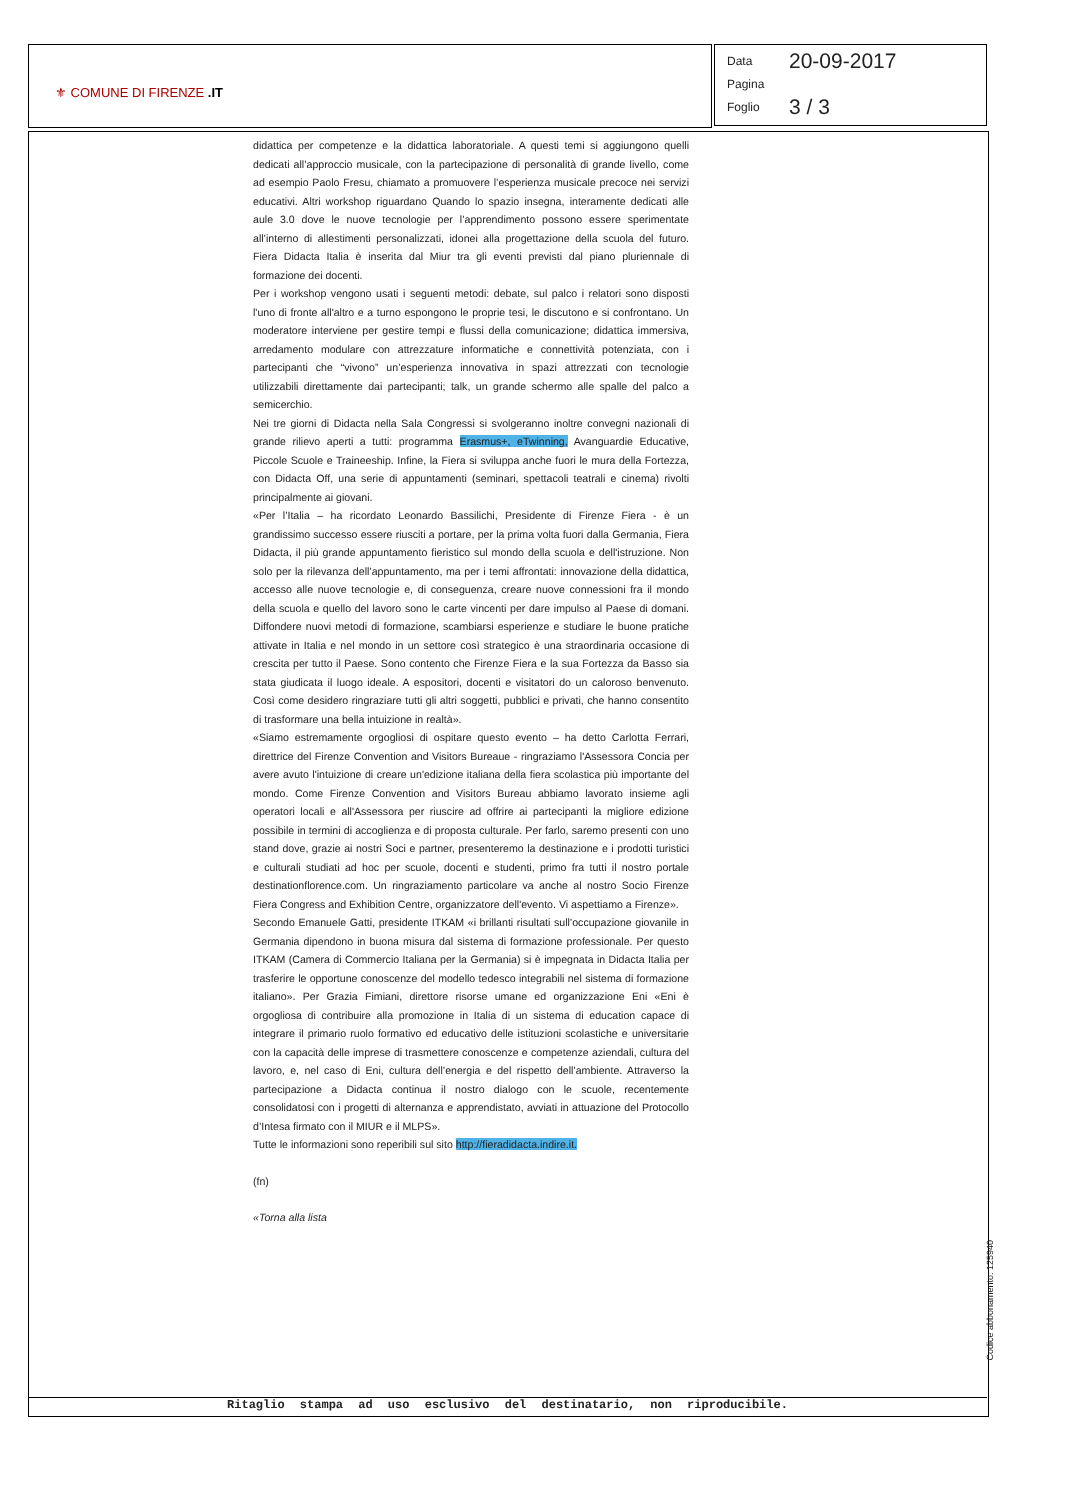⚜ COMUNE DI FIRENZE .IT
Data 20-09-2017
Pagina
Foglio 3 / 3
didattica per competenze e la didattica laboratoriale. A questi temi si aggiungono quelli dedicati all’approccio musicale, con la partecipazione di personalità di grande livello, come ad esempio Paolo Fresu, chiamato a promuovere l’esperienza musicale precoce nei servizi educativi. Altri workshop riguardano Quando lo spazio insegna, interamente dedicati alle aule 3.0 dove le nuove tecnologie per l’apprendimento possono essere sperimentate all’interno di allestimenti personalizzati, idonei alla progettazione della scuola del futuro. Fiera Didacta Italia è inserita dal Miur tra gli eventi previsti dal piano pluriennale di formazione dei docenti.
Per i workshop vengono usati i seguenti metodi: debate, sul palco i relatori sono disposti l'uno di fronte all'altro e a turno espongono le proprie tesi, le discutono e si confrontano. Un moderatore interviene per gestire tempi e flussi della comunicazione; didattica immersiva, arredamento modulare con attrezzature informatiche e connettività potenziata, con i partecipanti che “vivono” un’esperienza innovativa in spazi attrezzati con tecnologie utilizzabili direttamente dai partecipanti; talk, un grande schermo alle spalle del palco a semicerchio.
Nei tre giorni di Didacta nella Sala Congressi si svolgeranno inoltre convegni nazionali di grande rilievo aperti a tutti: programma Erasmus+, eTwinning, Avanguardie Educative, Piccole Scuole e Traineeship. Infine, la Fiera si sviluppa anche fuori le mura della Fortezza, con Didacta Off, una serie di appuntamenti (seminari, spettacoli teatrali e cinema) rivolti principalmente ai giovani.
«Per l’Italia – ha ricordato Leonardo Bassilichi, Presidente di Firenze Fiera - è un grandissimo successo essere riusciti a portare, per la prima volta fuori dalla Germania, Fiera Didacta, il più grande appuntamento fieristico sul mondo della scuola e dell'istruzione. Non solo per la rilevanza dell’appuntamento, ma per i temi affrontati: innovazione della didattica, accesso alle nuove tecnologie e, di conseguenza, creare nuove connessioni fra il mondo della scuola e quello del lavoro sono le carte vincenti per dare impulso al Paese di domani. Diffondere nuovi metodi di formazione, scambiarsi esperienze e studiare le buone pratiche attivate in Italia e nel mondo in un settore così strategico è una straordinaria occasione di crescita per tutto il Paese. Sono contento che Firenze Fiera e la sua Fortezza da Basso sia stata giudicata il luogo ideale. A espositori, docenti e visitatori do un caloroso benvenuto. Così come desidero ringraziare tutti gli altri soggetti, pubblici e privati, che hanno consentito di trasformare una bella intuizione in realtà».
«Siamo estremamente orgogliosi di ospitare questo evento – ha detto Carlotta Ferrari, direttrice del Firenze Convention and Visitors Bureaue - ringraziamo l'Assessora Concia per avere avuto l'intuizione di creare un'edizione italiana della fiera scolastica più importante del mondo. Come Firenze Convention and Visitors Bureau abbiamo lavorato insieme agli operatori locali e all'Assessora per riuscire ad offrire ai partecipanti la migliore edizione possibile in termini di accoglienza e di proposta culturale. Per farlo, saremo presenti con uno stand dove, grazie ai nostri Soci e partner, presenteremo la destinazione e i prodotti turistici e culturali studiati ad hoc per scuole, docenti e studenti, primo fra tutti il nostro portale destinationflorence.com. Un ringraziamento particolare va anche al nostro Socio Firenze Fiera Congress and Exhibition Centre, organizzatore dell'evento. Vi aspettiamo a Firenze».
Secondo Emanuele Gatti, presidente ITKAM «i brillanti risultati sull’occupazione giovanile in Germania dipendono in buona misura dal sistema di formazione professionale. Per questo ITKAM (Camera di Commercio Italiana per la Germania) si è impegnata in Didacta Italia per trasferire le opportune conoscenze del modello tedesco integrabili nel sistema di formazione italiano». Per Grazia Fimiani, direttore risorse umane ed organizzazione Eni «Eni è orgogliosa di contribuire alla promozione in Italia di un sistema di education capace di integrare il primario ruolo formativo ed educativo delle istituzioni scolastiche e universitarie con la capacità delle imprese di trasmettere conoscenze e competenze aziendali, cultura del lavoro, e, nel caso di Eni, cultura dell’energia e del rispetto dell’ambiente. Attraverso la partecipazione a Didacta continua il nostro dialogo con le scuole, recentemente consolidatosi con i progetti di alternanza e apprendistato, avviati in attuazione del Protocollo d’Intesa firmato con il MIUR e il MLPS».
Tutte le informazioni sono reperibili sul sito http://fieradidacta.indire.it.
(fn)
«Torna alla lista
Codice abbonamento: 125940
Ritaglio stampa ad uso esclusivo del destinatario, non riproducibile.